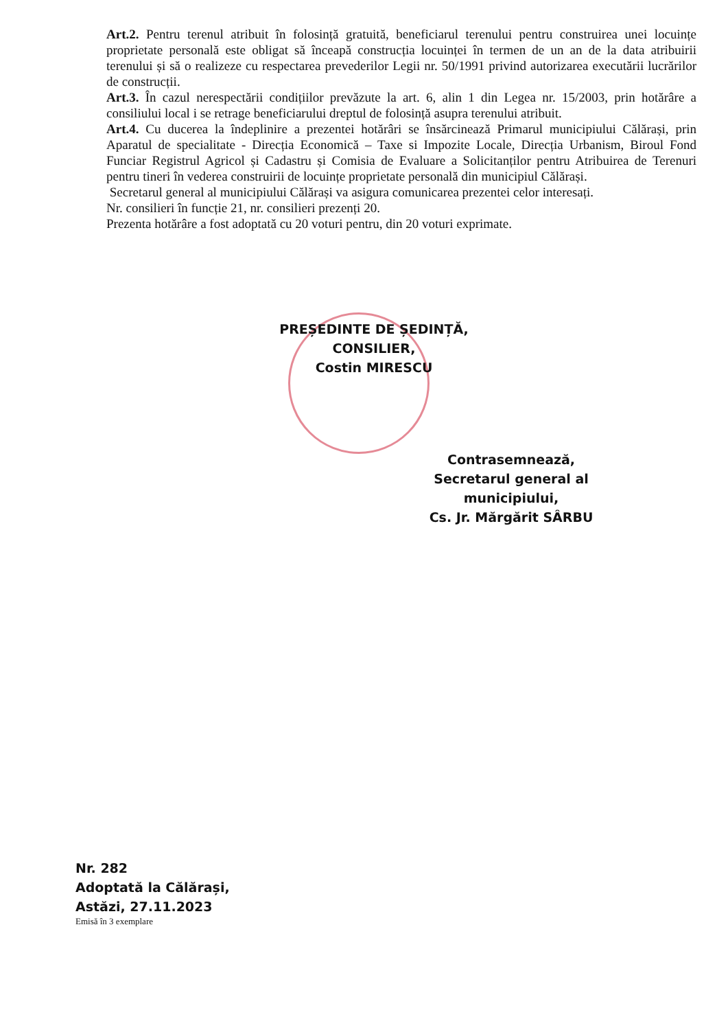Art.2. Pentru terenul atribuit în folosință gratuită, beneficiarul terenului pentru construirea unei locuințe proprietate personală este obligat să înceapă construcția locuinței în termen de un an de la data atribuirii terenului și să o realizeze cu respectarea prevederilor Legii nr. 50/1991 privind autorizarea executării lucrărilor de construcții.
Art.3. În cazul nerespectării condițiilor prevăzute la art. 6, alin 1 din Legea nr. 15/2003, prin hotărâre a consiliului local i se retrage beneficiarului dreptul de folosință asupra terenului atribuit.
Art.4. Cu ducerea la îndeplinire a prezentei hotărâri se însărcinează Primarul municipiului Călărași, prin Aparatul de specialitate - Direcția Economică – Taxe si Impozite Locale, Direcția Urbanism, Biroul Fond Funciar Registrul Agricol și Cadastru și Comisia de Evaluare a Solicitanților pentru Atribuirea de Terenuri pentru tineri în vederea construirii de locuințe proprietate personală din municipiul Călărași.
Secretarul general al municipiului Călărași va asigura comunicarea prezentei celor interesați.
Nr. consilieri în funcție 21, nr. consilieri prezenți 20.
Prezenta hotărâre a fost adoptată cu 20 voturi pentru, din 20 voturi exprimate.
PREȘEDINTE DE ȘEDINȚĂ,
CONSILIER,
Costin MIRESCU
Contrasemnează,
Secretarul general al municipiului,
Cs. Jr. Mărgărit SÂRBU
Nr. 282
Adoptată la Călărași,
Astăzi, 27.11.2023
Emisă în 3 exemplare